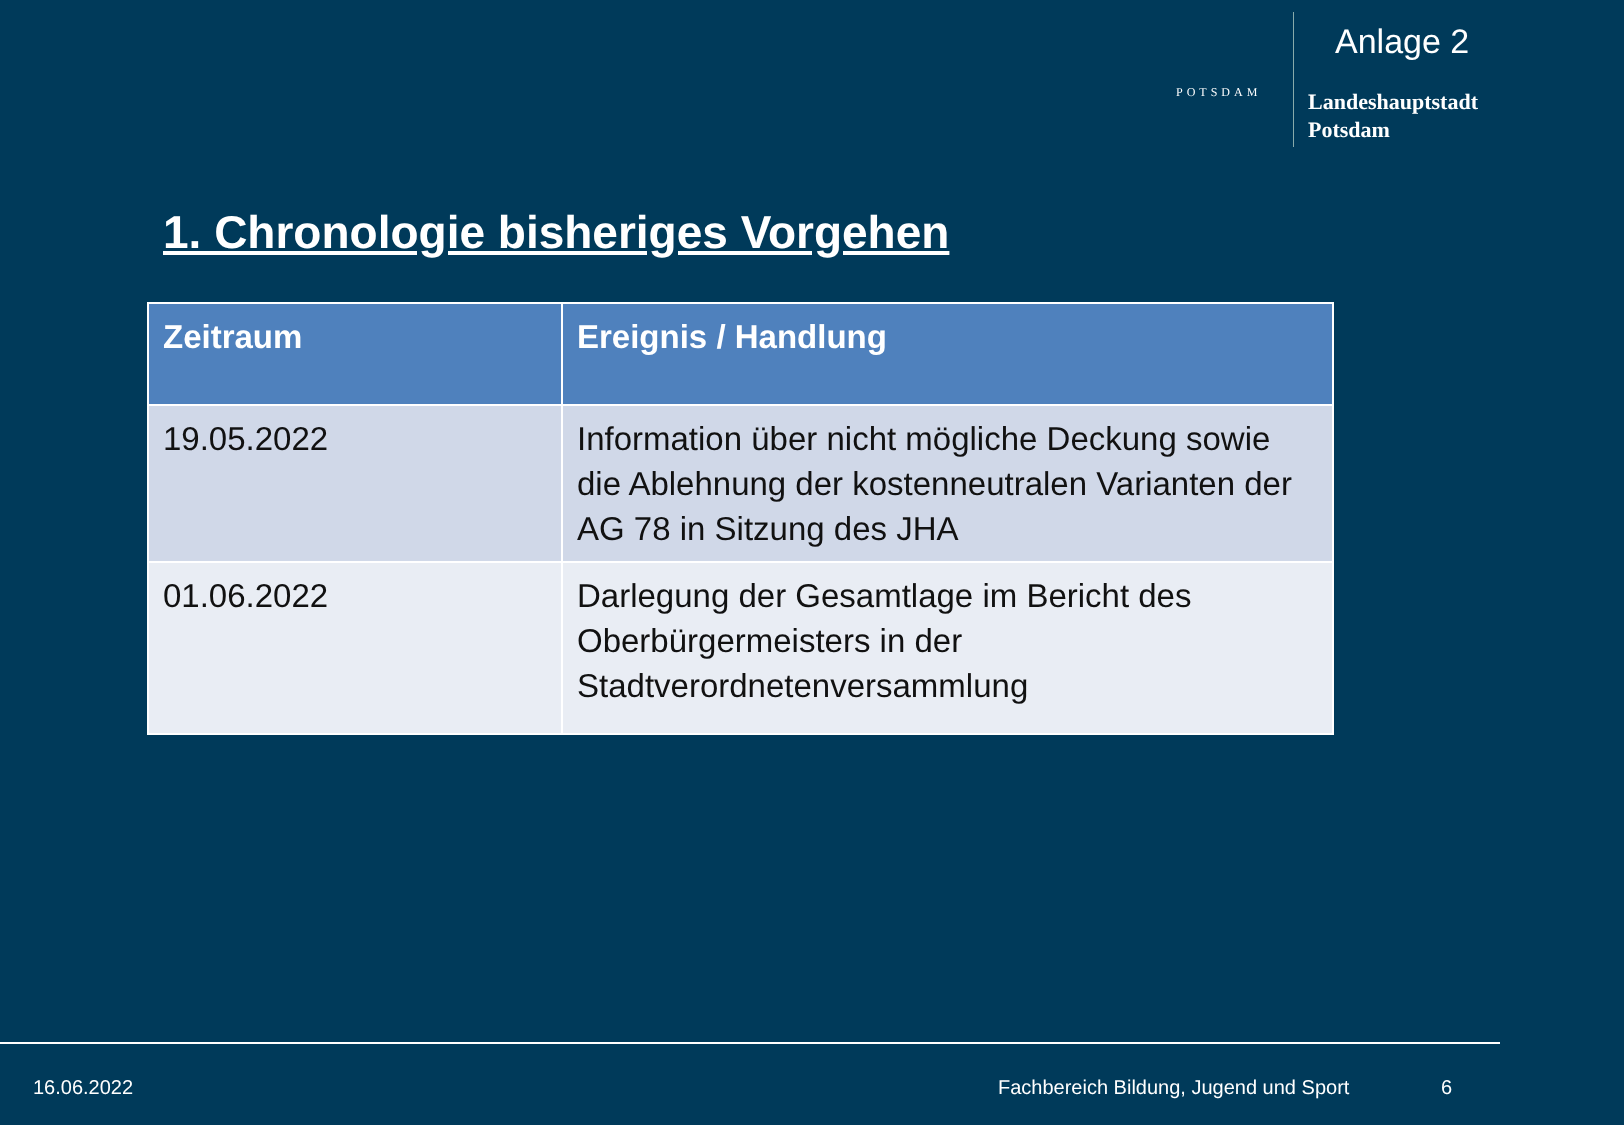Anlage 2
POTSDAM
Landeshauptstadt
Potsdam
1. Chronologie bisheriges Vorgehen
| Zeitraum | Ereignis / Handlung |
| --- | --- |
| 19.05.2022 | Information über nicht mögliche Deckung sowie die Ablehnung der kostenneutralen Varianten der AG 78 in Sitzung des JHA |
| 01.06.2022 | Darlegung der Gesamtlage im Bericht des Oberbürgermeisters in der Stadtverordnetenversammlung |
16.06.2022
Fachbereich Bildung, Jugend und Sport
6